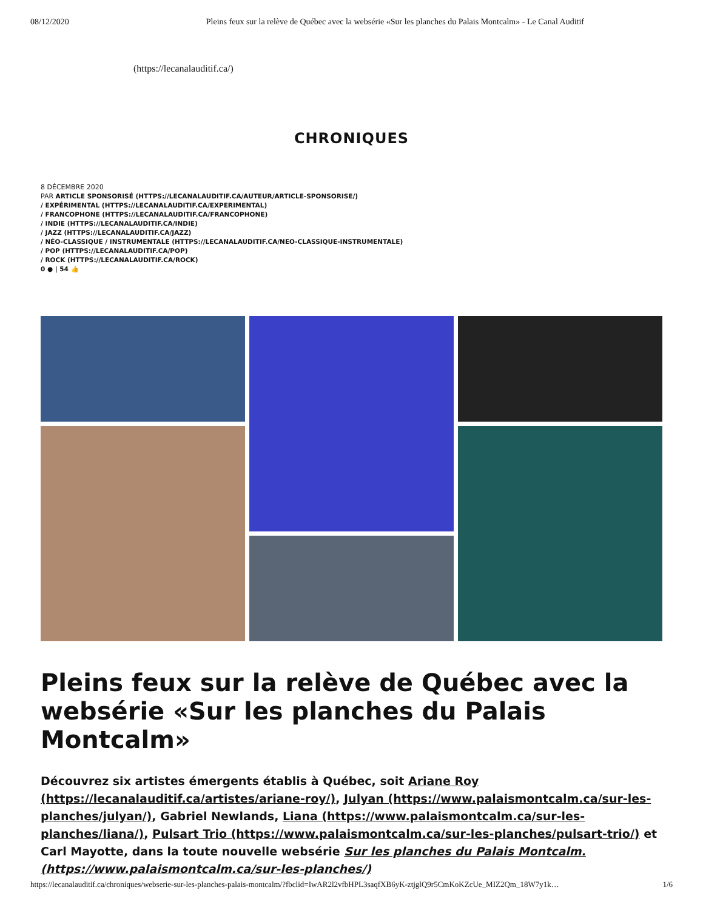08/12/2020 Pleins feux sur la relève de Québec avec la websérie «Sur les planches du Palais Montcalm» - Le Canal Auditif
(https://lecanalauditif.ca/)
CHRONIQUES
8 DÉCEMBRE 2020
PAR ARTICLE SPONSORISÉ (HTTPS://LECANALAUDITIF.CA/AUTEUR/ARTICLE-SPONSORISE/)
/ EXPÉRIMENTAL (HTTPS://LECANALAUDITIF.CA/EXPERIMENTAL)
/ FRANCOPHONE (HTTPS://LECANALAUDITIF.CA/FRANCOPHONE)
/ INDIE (HTTPS://LECANALAUDITIF.CA/INDIE)
/ JAZZ (HTTPS://LECANALAUDITIF.CA/JAZZ)
/ NÉO-CLASSIQUE / INSTRUMENTALE (HTTPS://LECANALAUDITIF.CA/NEO-CLASSIQUE-INSTRUMENTALE)
/ POP (HTTPS://LECANALAUDITIF.CA/POP)
/ ROCK (HTTPS://LECANALAUDITIF.CA/ROCK)
0 ● | 54 👍
Pleins feux sur la relève de Québec avec la websérie «Sur les planches du Palais Montcalm»
Découvrez six artistes émergents établis à Québec, soit Ariane Roy (https://lecanalauditif.ca/artistes/ariane-roy/), Julyan (https://www.palaismontcalm.ca/sur-les-planches/julyan/), Gabriel Newlands, Liana (https://www.palaismontcalm.ca/sur-les-planches/liana/), Pulsart Trio (https://www.palaismontcalm.ca/sur-les-planches/pulsart-trio/) et Carl Mayotte, dans la toute nouvelle websérie Sur les planches du Palais Montcalm. (https://www.palaismontcalm.ca/sur-les-planches/)
https://lecanalauditif.ca/chroniques/webserie-sur-les-planches-palais-montcalm/?fbclid=IwAR2l2vfbHPL3saqfXB6yK-ztjglQ9r5CmKoKZcUe_MIZ2Qm_18W7y1k… 1/6